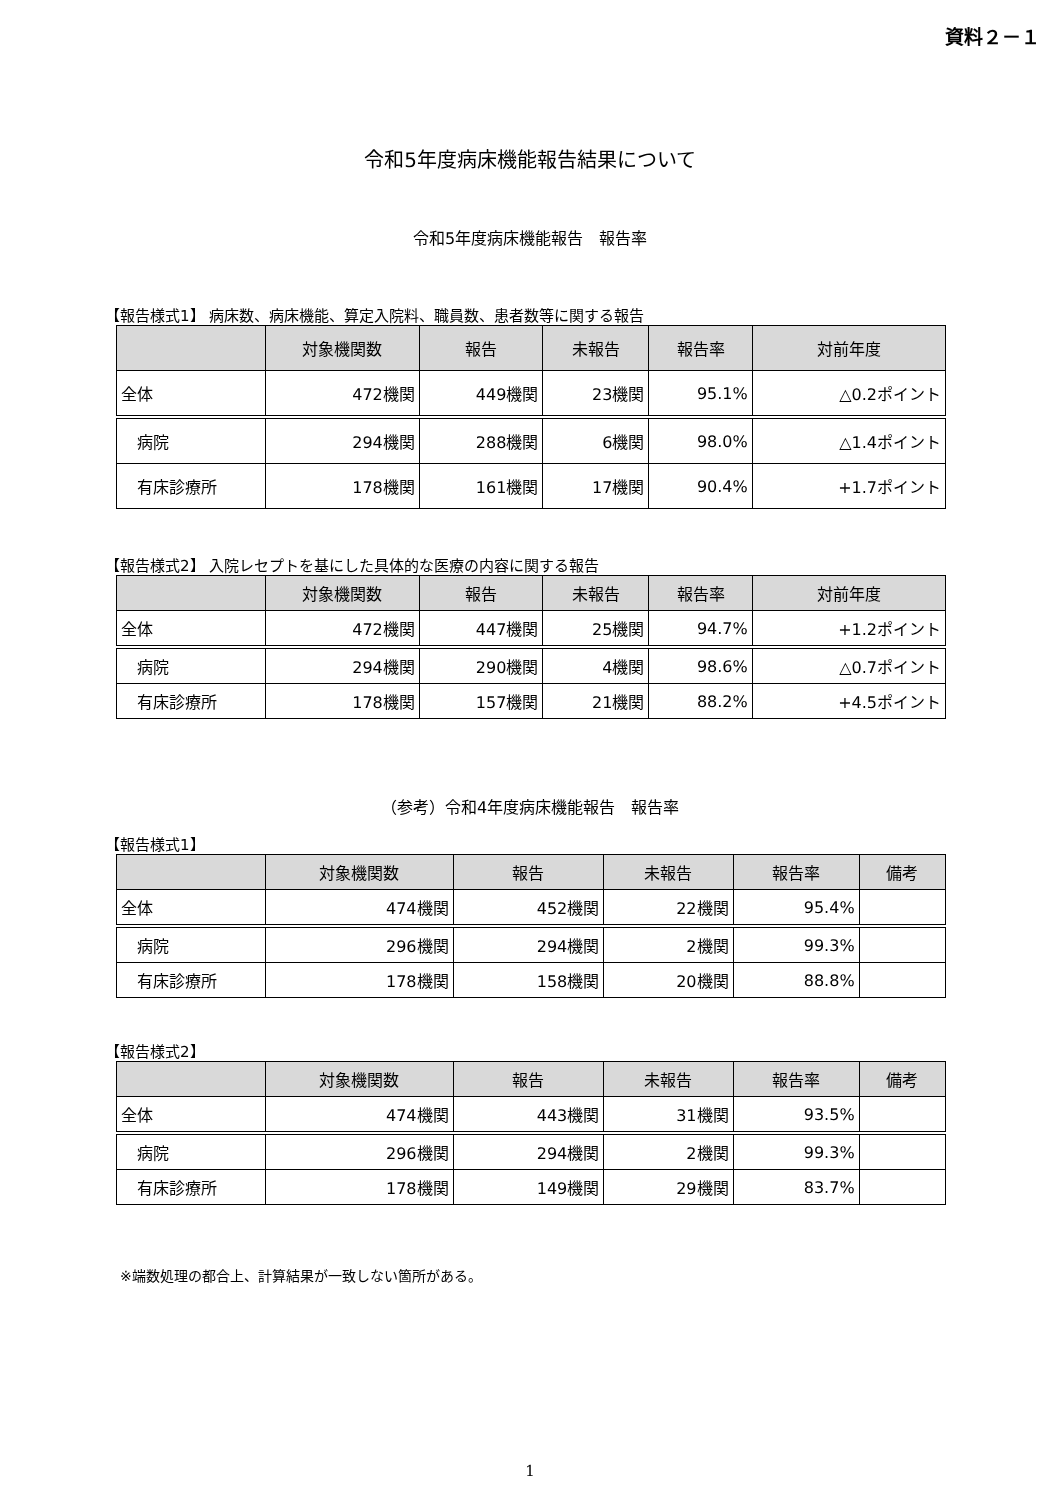資料２－１
令和5年度病床機能報告結果について
令和5年度病床機能報告　報告率
【報告様式1】 病床数、病床機能、算定入院料、職員数、患者数等に関する報告
| | 対象機関数 | 報告 | 未報告 | 報告率 | 対前年度 |
| --- | --- | --- | --- | --- | --- |
| 全体 | 472機関 | 449機関 | 23機関 | 95.1% | △0.2ポイント |
| 病院 | 294機関 | 288機関 | 6機関 | 98.0% | △1.4ポイント |
| 有床診療所 | 178機関 | 161機関 | 17機関 | 90.4% | +1.7ポイント |
【報告様式2】 入院レセプトを基にした具体的な医療の内容に関する報告
| | 対象機関数 | 報告 | 未報告 | 報告率 | 対前年度 |
| --- | --- | --- | --- | --- | --- |
| 全体 | 472機関 | 447機関 | 25機関 | 94.7% | +1.2ポイント |
| 病院 | 294機関 | 290機関 | 4機関 | 98.6% | △0.7ポイント |
| 有床診療所 | 178機関 | 157機関 | 21機関 | 88.2% | +4.5ポイント |
（参考）令和4年度病床機能報告　報告率
【報告様式1】
| | 対象機関数 | 報告 | 未報告 | 報告率 | 備考 |
| --- | --- | --- | --- | --- | --- |
| 全体 | 474機関 | 452機関 | 22機関 | 95.4% | |
| 病院 | 296機関 | 294機関 | 2機関 | 99.3% | |
| 有床診療所 | 178機関 | 158機関 | 20機関 | 88.8% | |
【報告様式2】
| | 対象機関数 | 報告 | 未報告 | 報告率 | 備考 |
| --- | --- | --- | --- | --- | --- |
| 全体 | 474機関 | 443機関 | 31機関 | 93.5% | |
| 病院 | 296機関 | 294機関 | 2機関 | 99.3% | |
| 有床診療所 | 178機関 | 149機関 | 29機関 | 83.7% | |
※端数処理の都合上、計算結果が一致しない箇所がある。
1